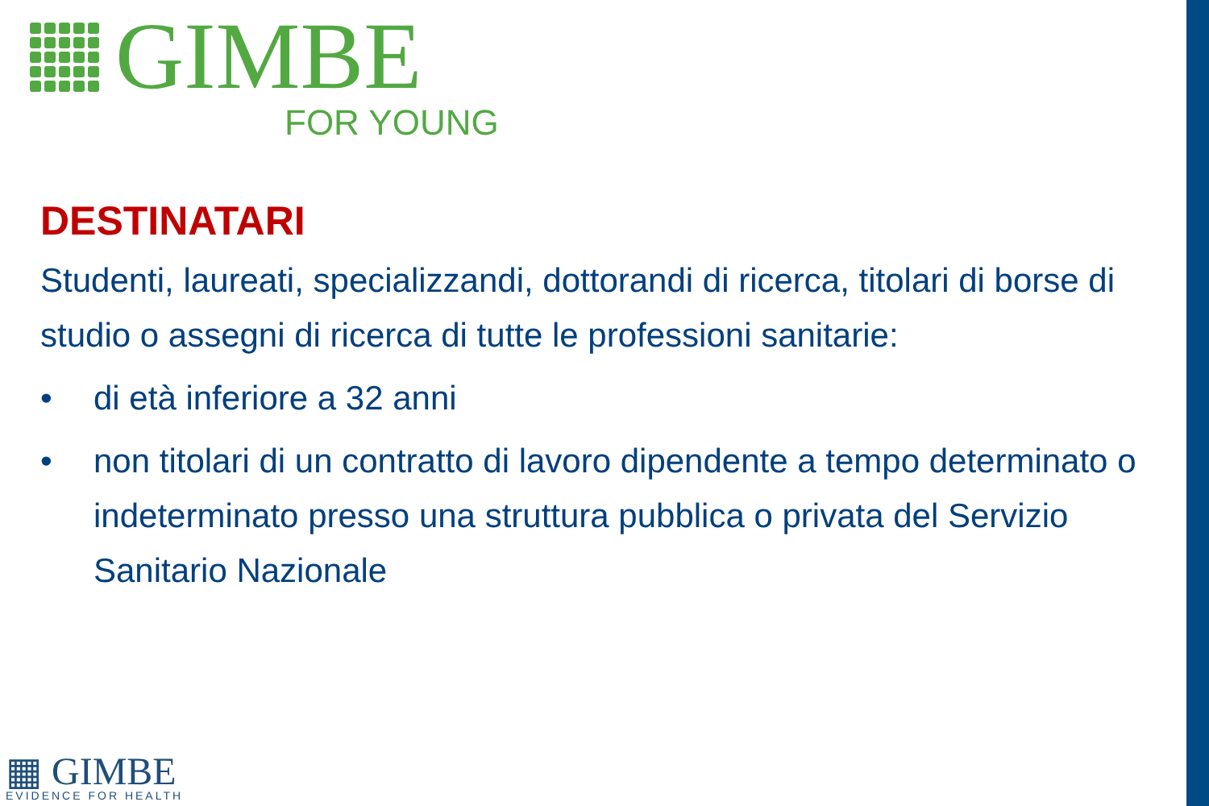GIMBE
FOR YOUNG
DESTINATARI
Studenti, laureati, specializzandi, dottorandi di ricerca, titolari di borse di studio o assegni di ricerca di tutte le professioni sanitarie:
• di età inferiore a 32 anni
• non titolari di un contratto di lavoro dipendente a tempo determinato o indeterminato presso una struttura pubblica o privata del Servizio Sanitario Nazionale
▦ GIMBE
EVIDENCE FOR HEALTH